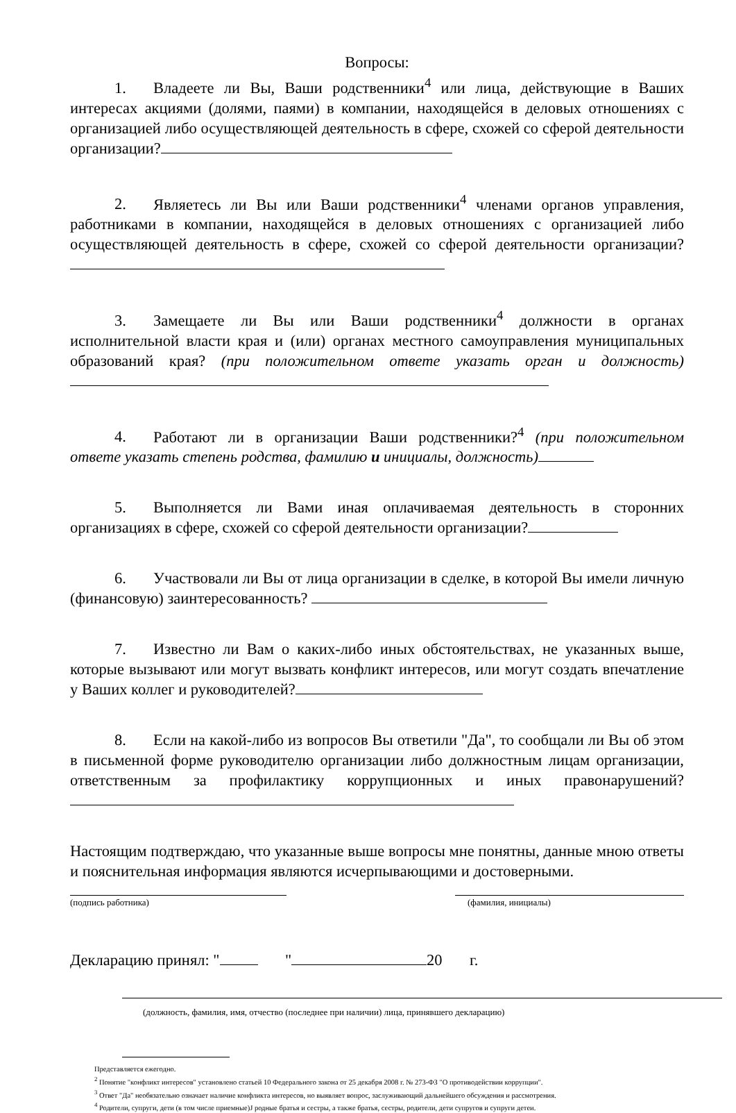Вопросы:
1. Владеете ли Вы, Ваши родственники<sup>4</sup> или лица, действующие в Ваших интересах акциями (долями, паями) в компании, находящейся в деловых отношениях с организацией либо осуществляющей деятельность в сфере, схожей со сферой деятельности организации?
2. Являетесь ли Вы или Ваши родственники<sup>4</sup> членами органов управления, работниками в компании, находящейся в деловых отношениях с организацией либо осуществляющей деятельность в сфере, схожей со сферой деятельности организации?
3. Замещаете ли Вы или Ваши родственники<sup>4</sup> должности в органах исполнительной власти края и (или) органах местного самоуправления муниципальных образований края? (при положительном ответе указать орган и должность)
4. Работают ли в организации Ваши родственники?<sup>4</sup> (при положительном ответе указать степень родства, фамилию и инициалы, должность)
5. Выполняется ли Вами иная оплачиваемая деятельность в сторонних организациях в сфере, схожей со сферой деятельности организации?
6. Участвовали ли Вы от лица организации в сделке, в которой Вы имели личную (финансовую) заинтересованность?
7. Известно ли Вам о каких-либо иных обстоятельствах, не указанных выше, которые вызывают или могут вызвать конфликт интересов, или могут создать впечатление у Ваших коллег и руководителей?
8. Если на какой-либо из вопросов Вы ответили "Да", то сообщали ли Вы об этом в письменной форме руководителю организации либо должностным лицам организации, ответственным за профилактику коррупционных и иных правонарушений?
Настоящим подтверждаю, что указанные выше вопросы мне понятны, данные мною ответы и пояснительная информация являются исчерпывающими и достоверными.
(подпись работника) (фамилия, инициалы)
Декларацию принял: " " 20 г.
(должность, фамилия, имя, отчество (последнее при наличии) лица, принявшего декларацию)
Представляется ежегодно.
<sup>2</sup> Понятие "конфликт интересов" установлено статьей 10 Федерального закона от 25 декабря 2008 г. № 273-ФЗ "О противодействии коррупции".
<sup>3</sup> Ответ "Да" необязательно означает наличие конфликта интересов, но выявляет вопрос, заслуживающий дальнейшего обсуждения и рассмотрения.
<sup>4</sup> Родители, супруги, дети (в том числе приемные)J родные братья и сестры, а также братья, сестры, родители, дети супругов и супруги детеи.